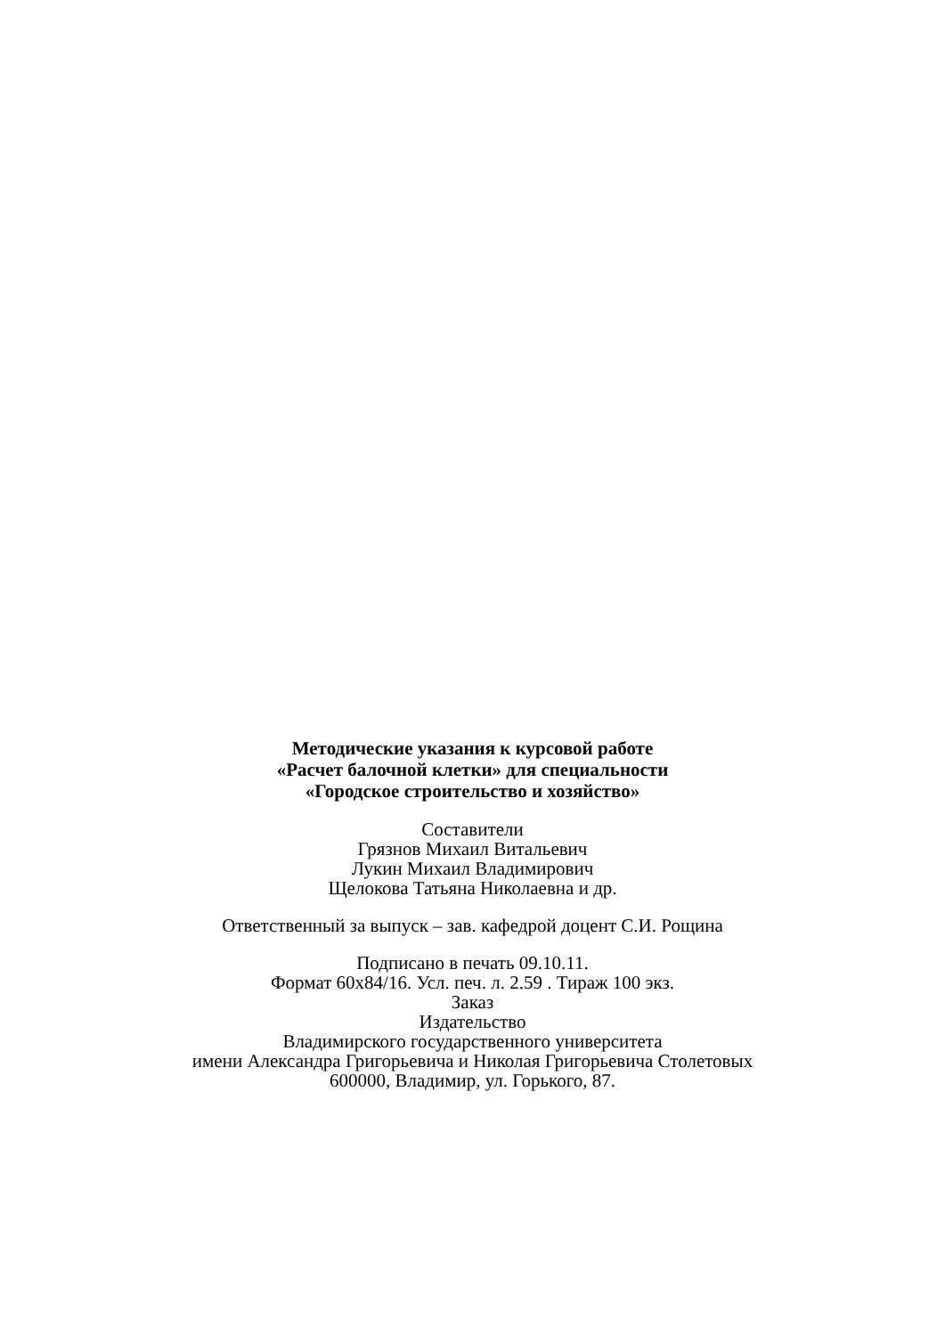Методические указания к курсовой работе
«Расчет балочной клетки» для специальности
«Городское строительство и хозяйство»
Составители
Грязнов Михаил Витальевич
Лукин Михаил Владимирович
Щелокова Татьяна Николаевна и др.
Ответственный за выпуск – зав. кафедрой доцент С.И. Рощина
Подписано в печать 09.10.11.
Формат 60х84/16. Усл. печ. л. 2.59 . Тираж 100 экз.
Заказ
Издательство
Владимирского государственного университета
имени Александра Григорьевича и Николая Григорьевича Столетовых
600000, Владимир, ул. Горького, 87.